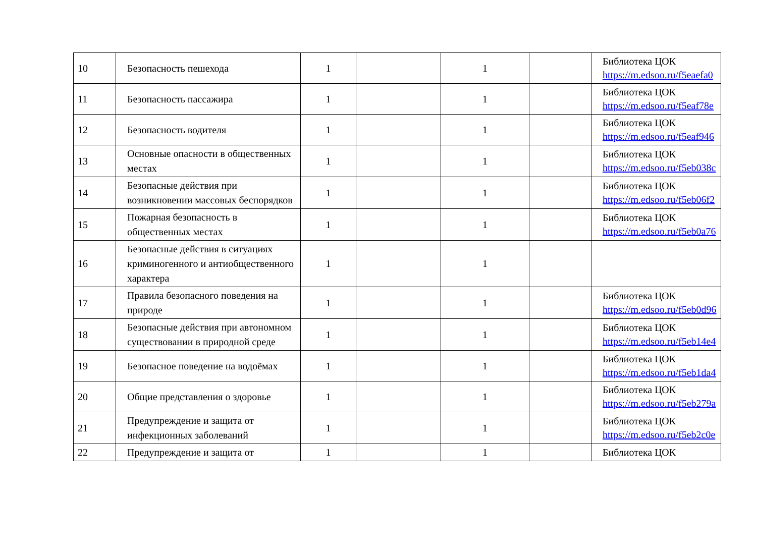| 10 | Безопасность пешехода | 1 | | 1 | | Библиотека ЦОК https://m.edsoo.ru/f5eaefa0 |
| 11 | Безопасность пассажира | 1 | | 1 | | Библиотека ЦОК https://m.edsoo.ru/f5eaf78e |
| 12 | Безопасность водителя | 1 | | 1 | | Библиотека ЦОК https://m.edsoo.ru/f5eaf946 |
| 13 | Основные опасности в общественных местах | 1 | | 1 | | Библиотека ЦОК https://m.edsoo.ru/f5eb038c |
| 14 | Безопасные действия при возникновении массовых беспорядков | 1 | | 1 | | Библиотека ЦОК https://m.edsoo.ru/f5eb06f2 |
| 15 | Пожарная безопасность в общественных местах | 1 | | 1 | | Библиотека ЦОК https://m.edsoo.ru/f5eb0a76 |
| 16 | Безопасные действия в ситуациях криминогенного и антиобщественного характера | 1 | | 1 | | |
| 17 | Правила безопасного поведения на природе | 1 | | 1 | | Библиотека ЦОК https://m.edsoo.ru/f5eb0d96 |
| 18 | Безопасные действия при автономном существовании в природной среде | 1 | | 1 | | Библиотека ЦОК https://m.edsoo.ru/f5eb14e4 |
| 19 | Безопасное поведение на водоёмах | 1 | | 1 | | Библиотека ЦОК https://m.edsoo.ru/f5eb1da4 |
| 20 | Общие представления о здоровье | 1 | | 1 | | Библиотека ЦОК https://m.edsoo.ru/f5eb279a |
| 21 | Предупреждение и защита от инфекционных заболеваний | 1 | | 1 | | Библиотека ЦОК https://m.edsoo.ru/f5eb2c0e |
| 22 | Предупреждение и защита от | 1 | | 1 | | Библиотека ЦОК |